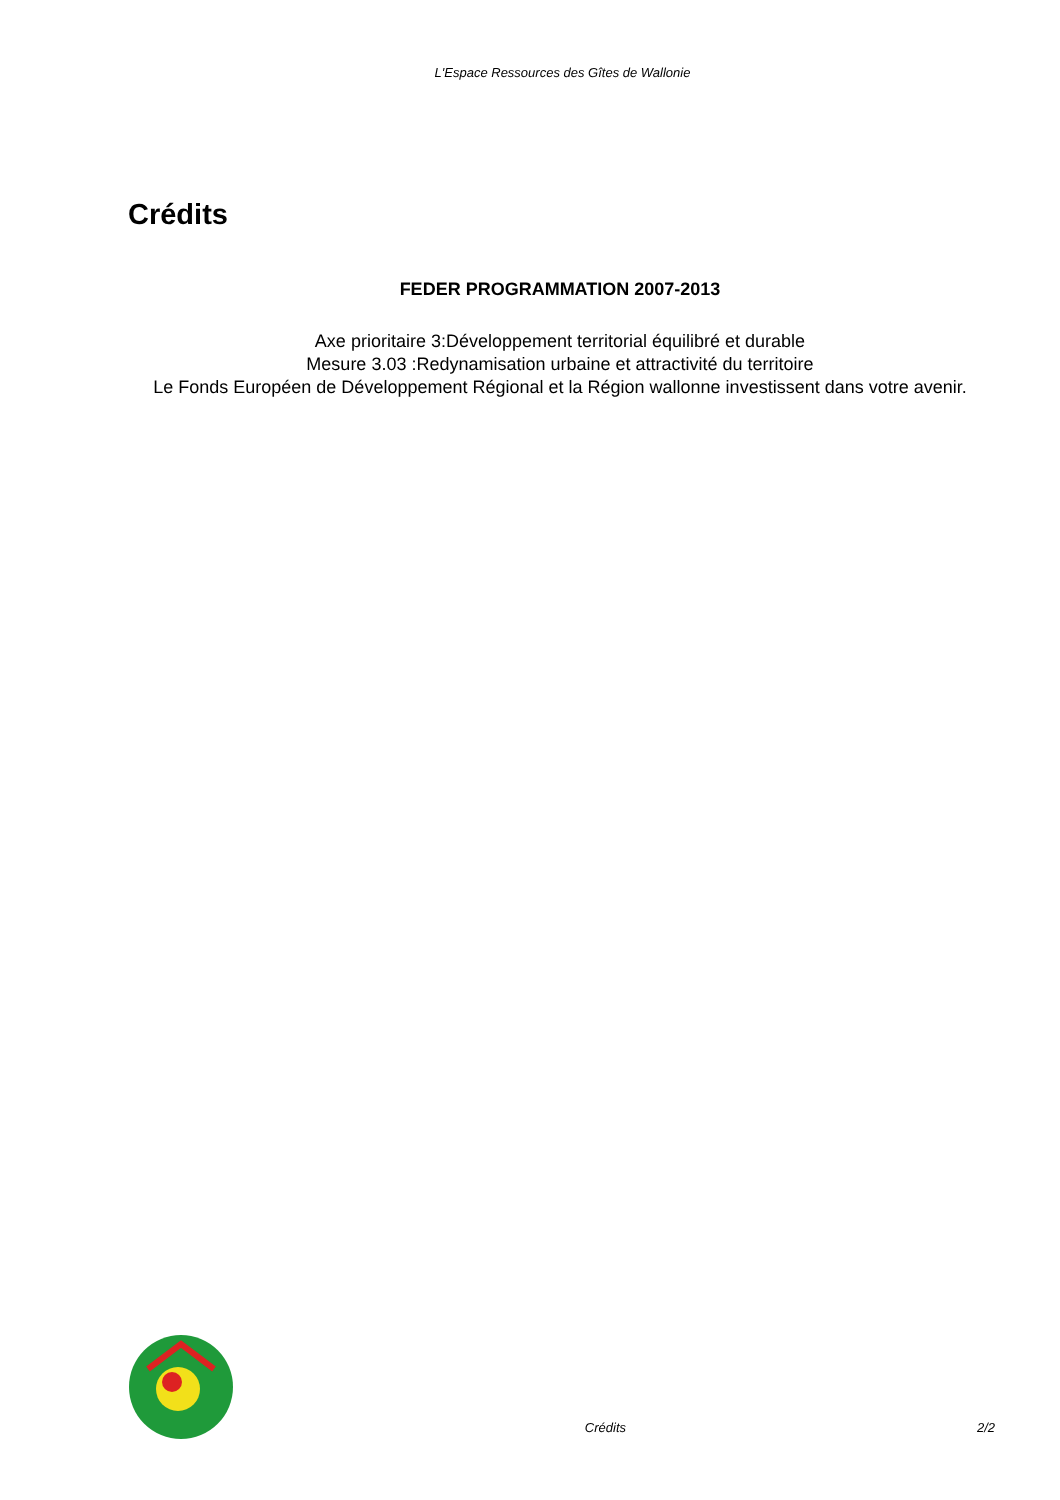L'Espace Ressources des Gîtes de Wallonie
Crédits
FEDER PROGRAMMATION 2007-2013
Axe prioritaire 3:Développement territorial équilibré et durable
Mesure 3.03 :Redynamisation urbaine et attractivité du territoire
Le Fonds Européen de Développement Régional et la Région wallonne investissent dans votre avenir.
Crédits 2/2